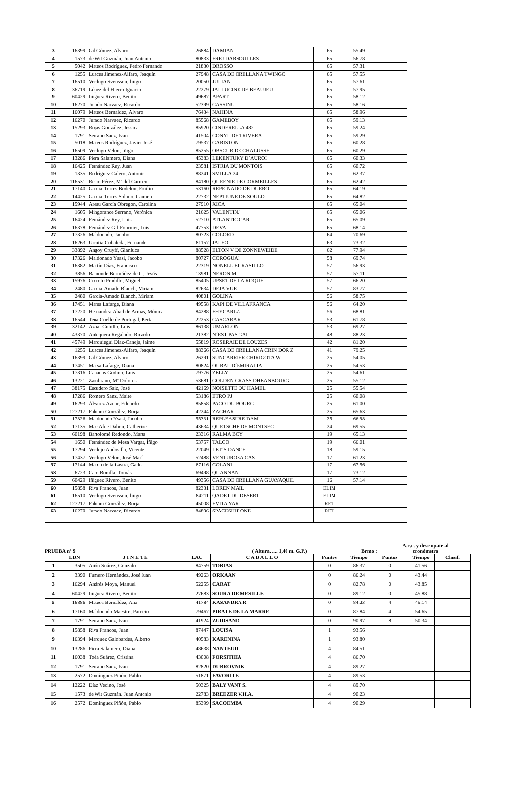| 3 | 16399 | Gil Gómez, Alvaro | 26884 | DAMIAN | 65 | 55.49 | |
| 4 | 1573 | de Wit Guzmán, Juan Antonio | 80833 | FREJ DARSOULLES | 65 | 56.78 | |
| 5 | 5042 | Mateos Rodríguez, Pedro Fernando | 21830 | DROSSO | 65 | 57.31 | |
| 6 | 1255 | Luaces Jimenez-Alfaro, Joaquín | 27948 | CASA DE ORELLANA TWINGO | 65 | 57.55 | |
| 7 | 16510 | Verdugo Svensson, Íñigo | 20050 | JULIAN | 65 | 57.61 | |
| 8 | 36719 | López del Hierro Ignacio | 22279 | JALLUCINE DE BEAUJEU | 65 | 57.95 | |
| 9 | 60429 | Iñiguez Rivero, Benito | 49687 | APART | 65 | 58.12 | |
| 10 | 16270 | Jurado Narvaez, Ricardo | 52399 | CASSINU | 65 | 58.16 | |
| 11 | 16079 | Mateos Bernaldez, Alvaro | 76434 | NAHINA | 65 | 58.96 | |
| 12 | 16270 | Jurado Narvaez, Ricardo | 85568 | GAMEBOY | 65 | 59.13 | |
| 13 | 15293 | Rojas González, Jessica | 85920 | CINDERELLA 482 | 65 | 59.24 | |
| 14 | 1791 | Serrano Saez, Ivan | 41504 | CONYL DE TRIVERA | 65 | 59.29 | |
| 15 | 5018 | Mateos Rodríguez, Javier José | 79537 | GARISTON | 65 | 60.28 | |
| 16 | 16509 | Verdugo Velon, Íñigo | 85255 | OBSCUR DE CHALUSSE | 65 | 60.29 | |
| 17 | 13286 | Piera Salamero, Diana | 45383 | LEKENTUKY D´AUROI | 65 | 60.33 | |
| 18 | 16425 | Fernández Rey, Juan | 23581 | ISTRIA DU MONTOIS | 65 | 60.72 | |
| 19 | 1335 | Rodríguez Calero, Antonio | 88241 | SMILLA 24 | 65 | 62.37 | |
| 20 | 116531 | Recio Pérez, Mª del Carmen | 84180 | QUEENIE DE CORMEILLES | 65 | 62.42 | |
| 21 | 17140 | Garcia-Torres Bodelon, Emilio | 53160 | REPEINADO DE DUERO | 65 | 64.19 | |
| 22 | 14425 | Garcia-Torres Solano, Carmen | 22732 | NEPTIUNE DE SOULD | 65 | 64.82 | |
| 23 | 15944 | Aresu García Obregon, Carolina | 27910 | XICA | 65 | 65.04 | |
| 24 | 1605 | Mingorance Serrano, Verónica | 21625 | VALENTINJ | 65 | 65.06 | |
| 25 | 16424 | Fernández Rey, Luis | 52710 | ATLANTIC CAR | 65 | 65.09 | |
| 26 | 16378 | Fernández Gil-Fournier, Luis | 47753 | DEVA | 65 | 68.14 | |
| 27 | 17326 | Maldonado, Jacobo | 80723 | COLORD | 64 | 70.69 | |
| 28 | 16263 | Urrutia Cobaleda, Fernando | 81157 | JALEO | 63 | 73.32 | |
| 29 | 33892 | Angoy Cruyff, Gianluca | 88528 | ELTON V DE ZONNEWEIDE | 62 | 77.94 | |
| 30 | 17326 | Maldonado Ysasi, Jacobo | 80727 | COROGUAI | 58 | 69.74 | |
| 31 | 16382 | Martín Díaz, Francisco | 22319 | NONELL EL RASILLO | 57 | 56.93 | |
| 32 | 3856 | Bamonde Bermúdez de C., Jesús | 13981 | NERON M | 57 | 57.11 | |
| 33 | 15976 | Corroto Pradillo, Miguel | 85405 | UPSET DE LA ROQUE | 57 | 66.20 | |
| 34 | 2480 | Garcia-Amado Blanch, Miriam | 82634 | DEJA VUE | 57 | 83.77 | |
| 35 | 2480 | Garcia-Amado Blanch, Miriam | 40801 | GOLINA | 56 | 58.75 | |
| 36 | 17451 | Marsa Lafarge, Diana | 49558 | KAPI DE VILLAFRANCA | 56 | 64.20 | |
| 37 | 17220 | Hernandez-Abad de Armas, Mónica | 84288 | FHYCARLA | 56 | 68.81 | |
| 38 | 16544 | Tena Coello de Portugal, Berta | 22253 | CASCARA 6 | 53 | 61.78 | |
| 39 | 32142 | Aznar Cubillo, Luis | 86138 | UMARLON | 53 | 69.27 | |
| 40 | 43370 | Antequera Regalado, Ricardo | 21382 | N´EST PAS GAI | 48 | 88.23 | |
| 41 | 45749 | Marquiegui Diaz-Caneja, Jaime | 55819 | ROSERAIE DE LOUZES | 42 | 81.20 | |
| 42 | 1255 | Luaces Jimenez-Alfaro, Joaquín | 88366 | CASA DE ORELLANA CRIN DOR Z | 41 | 79.25 | |
| 43 | 16399 | Gil Gómez, Alvaro | 26291 | SUNCARRIER CHIRIGOTA W | 25 | 54.05 | |
| 44 | 17451 | Marsa Lafarge, Diana | 80824 | OURAL D´EMIRALIA | 25 | 54.53 | |
| 45 | 17316 | Cabanas Godino, Luis | 79776 | ZELLY | 25 | 54.61 | |
| 46 | 13221 | Zambrano, Mª Dolores | 53681 | GOLDEN GRASS DHEANBOURG | 25 | 55.12 | |
| 47 | 38175 | Escudero Saiz, José | 42169 | NOISETTE DU HAMEL | 25 | 55.54 | |
| 48 | 17286 | Romero Sanz, Maite | 53186 | ETRO PJ | 25 | 60.08 | |
| 49 | 16293 | Álvarez Aznar, Eduardo | 85858 | PACO DU BOURG | 25 | 61.00 | |
| 50 | 127217 | Fabiani González, Borja | 42244 | ZACHAR | 25 | 65.63 | |
| 51 | 17326 | Maldonado Ysasi, Jacobo | 55331 | REPLEASURE DAM | 25 | 66.98 | |
| 52 | 17135 | Mac Afee Dabon, Catherine | 43634 | QUETSCHE DE MONTSEC | 24 | 69.55 | |
| 53 | 60198 | Bartolomé Redondo, Marta | 23316 | RALMA BOY | 19 | 65.13 | |
| 54 | 1650 | Fernández de Mesa Vargas, Íñigo | 53757 | TALCO | 19 | 66.01 | |
| 55 | 17294 | Verdejo Andosilla, Vicente | 22049 | LET´S DANCE | 18 | 59.15 | |
| 56 | 17437 | Verdugo Velon, José María | 52488 | VENTUROSA CAS | 17 | 61.23 | |
| 57 | 17144 | March de la Lastra, Gadea | 87116 | COLANI | 17 | 67.56 | |
| 58 | 6723 | Caro Bonilla, Tomás | 69498 | QUANNAN | 17 | 73.12 | |
| 59 | 60429 | Iñiguez Rivero, Benito | 49356 | CASA DE ORELLANA GUAYAQUIL | 16 | 57.14 | |
| 60 | 15858 | Riva Francos, Juan | 82331 | LOREN MAIL | ELIM | | |
| 61 | 16510 | Verdugo Svensson, Íñigo | 84211 | QADET DU DESERT | ELIM | | |
| 62 | 127217 | Fabiani González, Borja | 45008 | EVITA YAR | RET | | |
| 63 | 16270 | Jurado Narvaez, Ricardo | 84896 | SPACESHIP ONE | RET | | |
PRUEBA nº 9
( Altura….. 1,40 m. G.P.)
Brmo :
A.c.c. y desempate al cronómetro
| | LDN | J I N E T E | LAC | C A B A L L O | Puntos | Tiempo | Puntos | Tiempo | Clasif. |
| --- | --- | --- | --- | --- | --- | --- | --- | --- | --- |
| 1 | 3505 | Añón Suárez, Gonzalo | 84759 | TOBIAS | 0 | 86.37 | 0 | 41.56 | |
| 2 | 3390 | Fumero Hernández, José Juan | 49263 | ORKAAN | 0 | 86.24 | 0 | 43.44 | |
| 3 | 16294 | Andrés Moya, Manuel | 52255 | CARAT | 0 | 82.78 | 0 | 43.85 | |
| 4 | 60429 | Iñiguez Rivero, Benito | 27683 | SOURA DE MESILLE | 0 | 89.12 | 0 | 45.88 | |
| 5 | 16886 | Mateos Bernaldez, Ana | 41784 | KASANDRA R | 0 | 84.23 | 4 | 45.14 | |
| 6 | 17160 | Maldonado Maestre, Patricio | 79467 | PIRATE DE LA MARRE | 0 | 87.84 | 4 | 54.65 | |
| 7 | 1791 | Serrano Saez, Ivan | 41924 | ZUIDSAND | 0 | 90.97 | 8 | 50.34 | |
| 8 | 15858 | Riva Francos, Juan | 87447 | LOUISA | 1 | 93.56 | | | |
| 9 | 16394 | Marquez Galobardes, Alberto | 40583 | KARENINA | 1 | 93.80 | | | |
| 10 | 13286 | Piera Salamero, Diana | 48638 | NANTEUIL | 4 | 84.51 | | | |
| 11 | 16038 | Toda Suárez, Cristina | 43008 | FORSITHIA | 4 | 86.70 | | | |
| 12 | 1791 | Serrano Saez, Ivan | 82820 | DUBROVNIK | 4 | 89.27 | | | |
| 13 | 2572 | Domínguez Piñón, Pablo | 51871 | FAVORITE | 4 | 89.53 | | | |
| 14 | 12222 | Díaz Vecino, José | 50325 | BALY VANT S. | 4 | 89.70 | | | |
| 15 | 1573 | de Wit Guzmán, Juan Antonio | 22783 | BREEZER V.H.A. | 4 | 90.23 | | | |
| 16 | 2572 | Domínguez Piñón, Pablo | 85399 | SACOEMBA | 4 | 90.29 | | | |